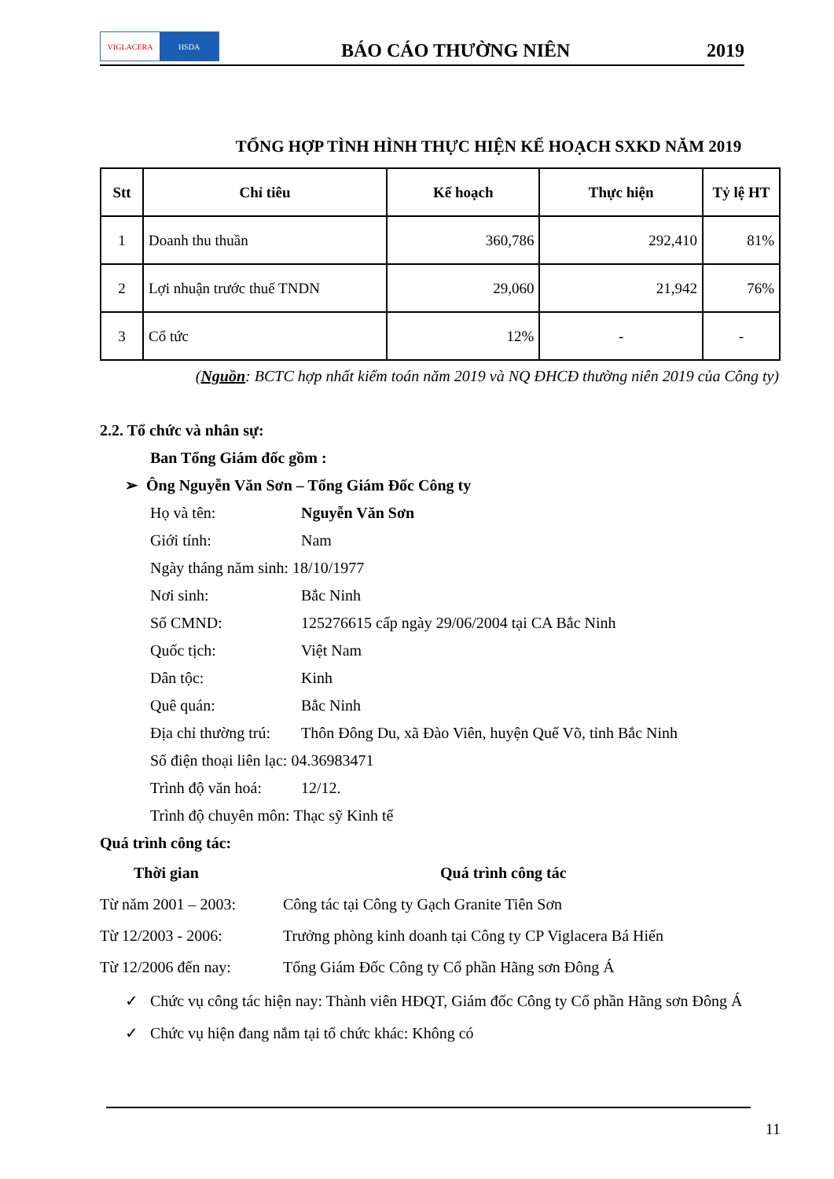VIGLACERA HSDA
BÁO CÁO THƯỜNG NIÊN
2019
TỔNG HỢP TÌNH HÌNH THỰC HIỆN KẾ HOẠCH SXKD NĂM 2019
| Stt | Chỉ tiêu | Kế hoạch | Thực hiện | Tỷ lệ HT |
| --- | --- | --- | --- | --- |
| 1 | Doanh thu thuần | 360,786 | 292,410 | 81% |
| 2 | Lợi nhuận trước thuế TNDN | 29,060 | 21,942 | 76% |
| 3 | Cổ tức | 12% | - | - |
(Nguồn: BCTC hợp nhất kiểm toán năm 2019 và NQ ĐHCĐ thường niên 2019 của Công ty)
2.2. Tổ chức và nhân sự:
Ban Tổng Giám đốc gồm :
➢ Ông Nguyễn Văn Sơn – Tổng Giám Đốc Công ty
Họ và tên: Nguyễn Văn Sơn
Giới tính: Nam
Ngày tháng năm sinh: 18/10/1977
Nơi sinh: Bắc Ninh
Số CMND: 125276615 cấp ngày 29/06/2004 tại CA Bắc Ninh
Quốc tịch: Việt Nam
Dân tộc: Kinh
Quê quán: Bắc Ninh
Địa chỉ thường trú: Thôn Đông Du, xã Đào Viên, huyện Quế Võ, tỉnh Bắc Ninh
Số điện thoại liên lạc: 04.36983471
Trình độ văn hoá: 12/12.
Trình độ chuyên môn: Thạc sỹ Kinh tế
Quá trình công tác:
Thời gian Quá trình công tác
Từ năm 2001 – 2003: Công tác tại Công ty Gạch Granite Tiên Sơn
Từ 12/2003 - 2006: Trưởng phòng kinh doanh tại Công ty CP Viglacera Bá Hiến
Từ 12/2006 đến nay: Tổng Giám Đốc Công ty Cổ phần Hãng sơn Đông Á
✓ Chức vụ công tác hiện nay: Thành viên HĐQT, Giám đốc Công ty Cổ phần Hãng sơn Đông Á
✓ Chức vụ hiện đang nắm tại tổ chức khác: Không có
11